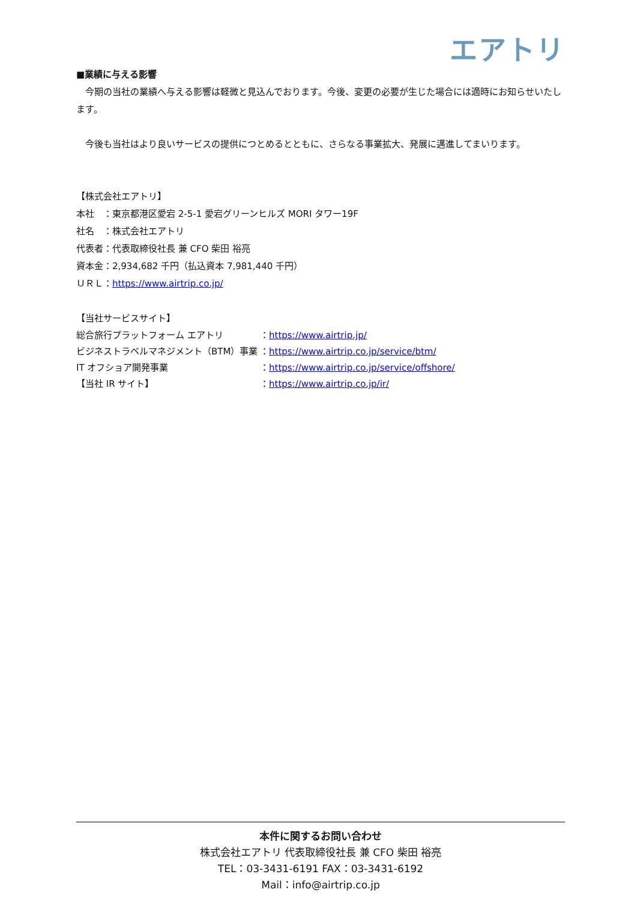エアトリ
■業績に与える影響
　今期の当社の業績へ与える影響は軽微と見込んでおります。今後、変更の必要が生じた場合には適時にお知らせいたします。
　今後も当社はより良いサービスの提供につとめるとともに、さらなる事業拡大、発展に邁進してまいります。
【株式会社エアトリ】
本社　：東京都港区愛宕 2-5-1 愛宕グリーンヒルズ MORI タワー19F
社名　：株式会社エアトリ
代表者：代表取締役社長 兼 CFO 柴田 裕亮
資本金：2,934,682 千円（払込資本 7,981,440 千円）
ＵＲＬ：https://www.airtrip.co.jp/
【当社サービスサイト】
総合旅行プラットフォーム エアトリ ：https://www.airtrip.jp/
ビジネストラベルマネジメント（BTM）事業 ：https://www.airtrip.co.jp/service/btm/
IT オフショア開発事業 ：https://www.airtrip.co.jp/service/offshore/
【当社 IR サイト】 ：https://www.airtrip.co.jp/ir/
本件に関するお問い合わせ
株式会社エアトリ 代表取締役社長 兼 CFO 柴田 裕亮
TEL：03-3431-6191 FAX：03-3431-6192
Mail：info@airtrip.co.jp